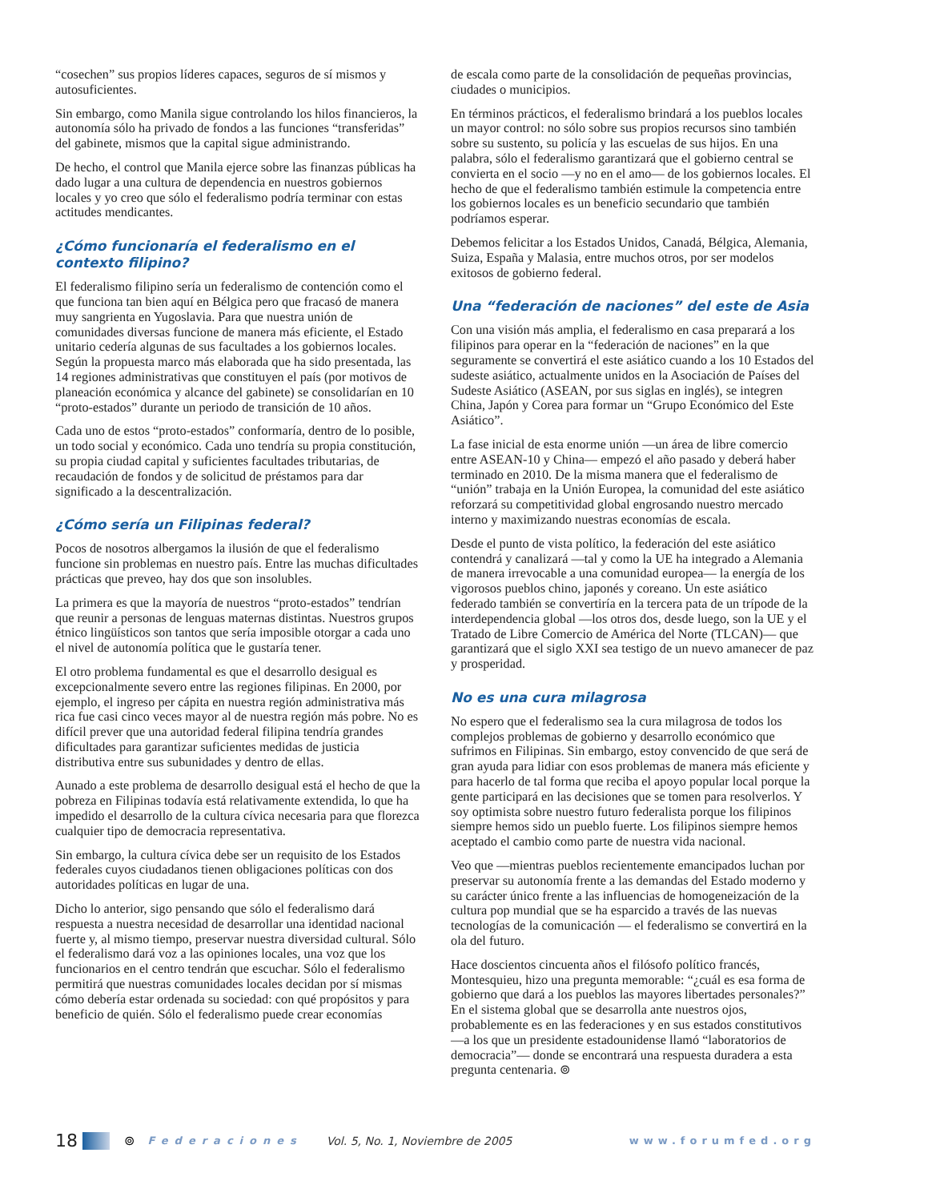“cosechen” sus propios líderes capaces, seguros de sí mismos y autosuficientes.
Sin embargo, como Manila sigue controlando los hilos financieros, la autonomía sólo ha privado de fondos a las funciones “transferidas” del gabinete, mismos que la capital sigue administrando.
De hecho, el control que Manila ejerce sobre las finanzas públicas ha dado lugar a una cultura de dependencia en nuestros gobiernos locales y yo creo que sólo el federalismo podría terminar con estas actitudes mendicantes.
¿Cómo funcionaría el federalismo en el contexto filipino?
El federalismo filipino sería un federalismo de contención como el que funciona tan bien aquí en Bélgica pero que fracasó de manera muy sangrienta en Yugoslavia. Para que nuestra unión de comunidades diversas funcione de manera más eficiente, el Estado unitario cedería algunas de sus facultades a los gobiernos locales. Según la propuesta marco más elaborada que ha sido presentada, las 14 regiones administrativas que constituyen el país (por motivos de planeación económica y alcance del gabinete) se consolidarían en 10 “proto-estados” durante un periodo de transición de 10 años.
Cada uno de estos “proto-estados” conformaría, dentro de lo posible, un todo social y económico. Cada uno tendría su propia constitución, su propia ciudad capital y suficientes facultades tributarias, de recaudación de fondos y de solicitud de préstamos para dar significado a la descentralización.
¿Cómo sería un Filipinas federal?
Pocos de nosotros albergamos la ilusión de que el federalismo funcione sin problemas en nuestro país. Entre las muchas dificultades prácticas que preveo, hay dos que son insolubles.
La primera es que la mayoría de nuestros “proto-estados” tendrían que reunir a personas de lenguas maternas distintas. Nuestros grupos étnico lingüísticos son tantos que sería imposible otorgar a cada uno el nivel de autonomía política que le gustaría tener.
El otro problema fundamental es que el desarrollo desigual es excepcionalmente severo entre las regiones filipinas. En 2000, por ejemplo, el ingreso per cápita en nuestra región administrativa más rica fue casi cinco veces mayor al de nuestra región más pobre. No es difícil prever que una autoridad federal filipina tendría grandes dificultades para garantizar suficientes medidas de justicia distributiva entre sus subunidades y dentro de ellas.
Aunado a este problema de desarrollo desigual está el hecho de que la pobreza en Filipinas todavía está relativamente extendida, lo que ha impedido el desarrollo de la cultura cívica necesaria para que florezca cualquier tipo de democracia representativa.
Sin embargo, la cultura cívica debe ser un requisito de los Estados federales cuyos ciudadanos tienen obligaciones políticas con dos autoridades políticas en lugar de una.
Dicho lo anterior, sigo pensando que sólo el federalismo dará respuesta a nuestra necesidad de desarrollar una identidad nacional fuerte y, al mismo tiempo, preservar nuestra diversidad cultural. Sólo el federalismo dará voz a las opiniones locales, una voz que los funcionarios en el centro tendrán que escuchar. Sólo el federalismo permitirá que nuestras comunidades locales decidan por sí mismas cómo debería estar ordenada su sociedad: con qué propósitos y para beneficio de quién. Sólo el federalismo puede crear economías
de escala como parte de la consolidación de pequeñas provincias, ciudades o municipios.
En términos prácticos, el federalismo brindará a los pueblos locales un mayor control: no sólo sobre sus propios recursos sino también sobre su sustento, su policía y las escuelas de sus hijos. En una palabra, sólo el federalismo garantizará que el gobierno central se convierta en el socio —y no en el amo— de los gobiernos locales. El hecho de que el federalismo también estimule la competencia entre los gobiernos locales es un beneficio secundario que también podríamos esperar.
Debemos felicitar a los Estados Unidos, Canadá, Bélgica, Alemania, Suiza, España y Malasia, entre muchos otros, por ser modelos exitosos de gobierno federal.
Una “federación de naciones” del este de Asia
Con una visión más amplia, el federalismo en casa preparará a los filipinos para operar en la “federación de naciones” en la que seguramente se convertirá el este asiático cuando a los 10 Estados del sudeste asiático, actualmente unidos en la Asociación de Países del Sudeste Asiático (ASEAN, por sus siglas en inglés), se integren China, Japón y Corea para formar un “Grupo Económico del Este Asiático”.
La fase inicial de esta enorme unión —un área de libre comercio entre ASEAN-10 y China— empezó el año pasado y deberá haber terminado en 2010. De la misma manera que el federalismo de “unión” trabaja en la Unión Europea, la comunidad del este asiático reforzará su competitividad global engrosando nuestro mercado interno y maximizando nuestras economías de escala.
Desde el punto de vista político, la federación del este asiático contendrá y canalizará —tal y como la UE ha integrado a Alemania de manera irrevocable a una comunidad europea— la energía de los vigorosos pueblos chino, japonés y coreano. Un este asiático federado también se convertiría en la tercera pata de un trípode de la interdependencia global —los otros dos, desde luego, son la UE y el Tratado de Libre Comercio de América del Norte (TLCAN)— que garantizará que el siglo XXI sea testigo de un nuevo amanecer de paz y prosperidad.
No es una cura milagrosa
No espero que el federalismo sea la cura milagrosa de todos los complejos problemas de gobierno y desarrollo económico que sufrimos en Filipinas. Sin embargo, estoy convencido de que será de gran ayuda para lidiar con esos problemas de manera más eficiente y para hacerlo de tal forma que reciba el apoyo popular local porque la gente participará en las decisiones que se tomen para resolverlos. Y soy optimista sobre nuestro futuro federalista porque los filipinos siempre hemos sido un pueblo fuerte. Los filipinos siempre hemos aceptado el cambio como parte de nuestra vida nacional.
Veo que —mientras pueblos recientemente emancipados luchan por preservar su autonomía frente a las demandas del Estado moderno y su carácter único frente a las influencias de homogeneización de la cultura pop mundial que se ha esparcido a través de las nuevas tecnologías de la comunicación — el federalismo se convertirá en la ola del futuro.
Hace doscientos cincuenta años el filósofo político francés, Montesquieu, hizo una pregunta memorable: “¿cuál es esa forma de gobierno que dará a los pueblos las mayores libertades personales?” En el sistema global que se desarrolla ante nuestros ojos, probablemente es en las federaciones y en sus estados constitutivos —a los que un presidente estadounidense llamó “laboratorios de democracia”— donde se encontrará una respuesta duradera a esta pregunta centenaria. ⊚
18 ⊚ Federaciones Vol. 5, No. 1, Noviembre de 2005 www.forumfed.org